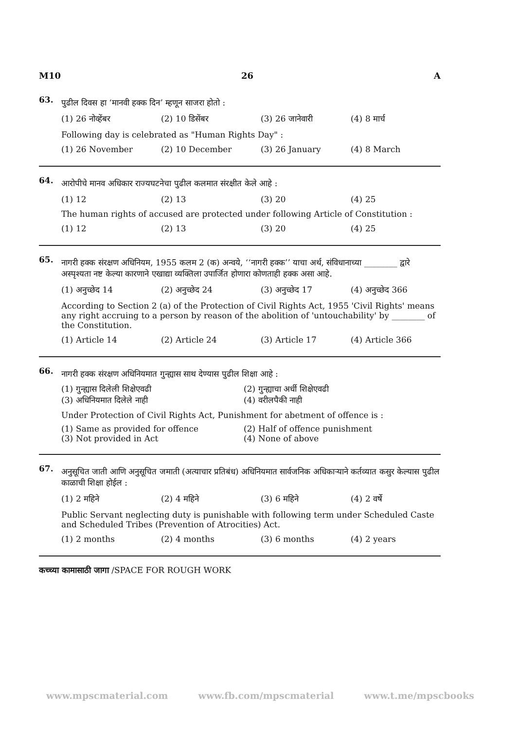M10 26 A
63.
पुढील दिवस हा ‘मानवी हक्क दिन’ म्हणून साजरा होतो :
(1) 26 नोव्हेंबर (2) 10 डिसेंबर (3) 26 जानेवारी (4) 8 मार्च
Following day is celebrated as "Human Rights Day" :
(1) 26 November (2) 10 December (3) 26 January (4) 8 March
64.
आरोपीचे मानव अधिकार राज्यघटनेचा पुढील कलमात संरक्षीत केले आहे :
(1) 12 (2) 13 (3) 20 (4) 25
The human rights of accused are protected under following Article of Constitution :
(1) 12 (2) 13 (3) 20 (4) 25
65.
नागरी हक्क संरक्षण अधिनियम, 1955 कलम 2 (क) अन्वये, ‘‘नागरी हक्क’’ याचा अर्थ, संविधानाच्या ________ द्वारे अस्पृश्यता नष्ट केल्या कारणाने एखाद्या व्यक्तिला उपार्जित होणारा कोणताही हक्क असा आहे.
(1) अनुच्छेद 14 (2) अनुच्छेद 24 (3) अनुच्छेद 17 (4) अनुच्छेद 366
According to Section 2 (a) of the Protection of Civil Rights Act, 1955 'Civil Rights' means any right accruing to a person by reason of the abolition of 'untouchability' by ________ of the Constitution.
(1) Article 14 (2) Article 24 (3) Article 17 (4) Article 366
66.
नागरी हक्क संरक्षण अधिनियमात गुन्ह्यास साथ देण्यास पुढील शिक्षा आहे :
(1) गुन्ह्यास दिलेली शिक्षेएवढी (2) गुन्ह्याचा अर्धी शिक्षेएवढी (3) अधिनियमात दिलेले नाही (4) वरीलपैकी नाही
Under Protection of Civil Rights Act, Punishment for abetment of offence is :
(1) Same as provided for offence (2) Half of offence punishment (3) Not provided in Act (4) None of above
67.
अनुसूचित जाती आणि अनुसूचित जमाती (अत्याचार प्रतिबंध) अधिनियमात सार्वजनिक अधिकाऱ्याने कर्तव्यात कसुर केल्यास पुढील काळाची शिक्षा होईल :
(1) 2 महिने (2) 4 महिने (3) 6 महिने (4) 2 वर्षे
Public Servant neglecting duty is punishable with following term under Scheduled Caste and Scheduled Tribes (Prevention of Atrocities) Act.
(1) 2 months (2) 4 months (3) 6 months (4) 2 years
कच्च्या कामासाठी जागा /SPACE FOR ROUGH WORK
www.mpscmaterial.com www.fb.com/mpscmaterial www.t.me/mpscbooks